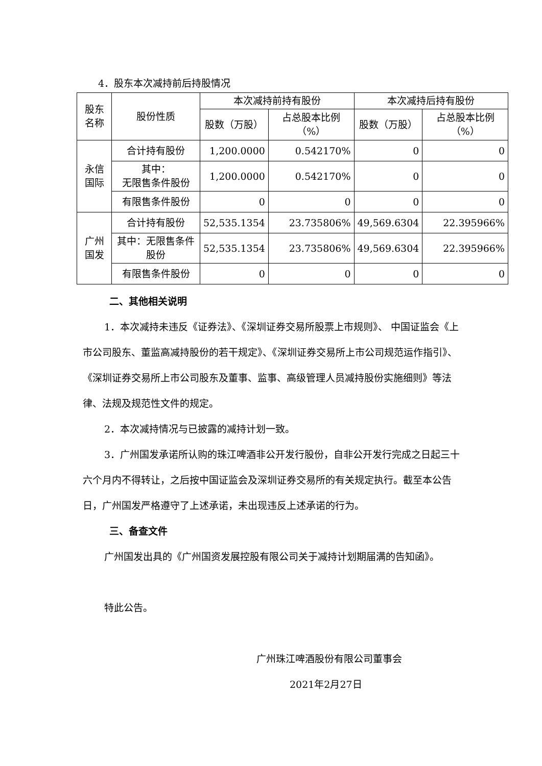4．股东本次减持前后持股情况
| 股东名称 | 股份性质 | 本次减持前持有股份 | | 本次减持后持有股份 | |
| --- | --- | --- | --- | --- | --- |
| | | 股数（万股） | 占总股本比例（%） | 股数（万股） | 占总股本比例（%） |
| 永信国际 | 合计持有股份 | 1,200.0000 | 0.542170% | 0 | 0 |
| | 其中： 无限售条件股份 | 1,200.0000 | 0.542170% | 0 | 0 |
| | 有限售条件股份 | 0 | 0 | 0 | 0 |
| 广州国发 | 合计持有股份 | 52,535.1354 | 23.735806% | 49,569.6304 | 22.395966% |
| | 其中：无限售条件股份 | 52,535.1354 | 23.735806% | 49,569.6304 | 22.395966% |
| | 有限售条件股份 | 0 | 0 | 0 | 0 |
二、其他相关说明
1．本次减持未违反《证券法》、《深圳证券交易所股票上市规则》、 中国证监会《上市公司股东、董监高减持股份的若干规定》、《深圳证券交易所上市公司规范运作指引》、《深圳证券交易所上市公司股东及董事、监事、高级管理人员减持股份实施细则》等法律、法规及规范性文件的规定。
2．本次减持情况与已披露的减持计划一致。
3．广州国发承诺所认购的珠江啤酒非公开发行股份，自非公开发行完成之日起三十六个月内不得转让，之后按中国证监会及深圳证券交易所的有关规定执行。截至本公告日，广州国发严格遵守了上述承诺，未出现违反上述承诺的行为。
三、备查文件
广州国发出具的《广州国资发展控股有限公司关于减持计划期届满的告知函》。
特此公告。
广州珠江啤酒股份有限公司董事会
2021年2月27日